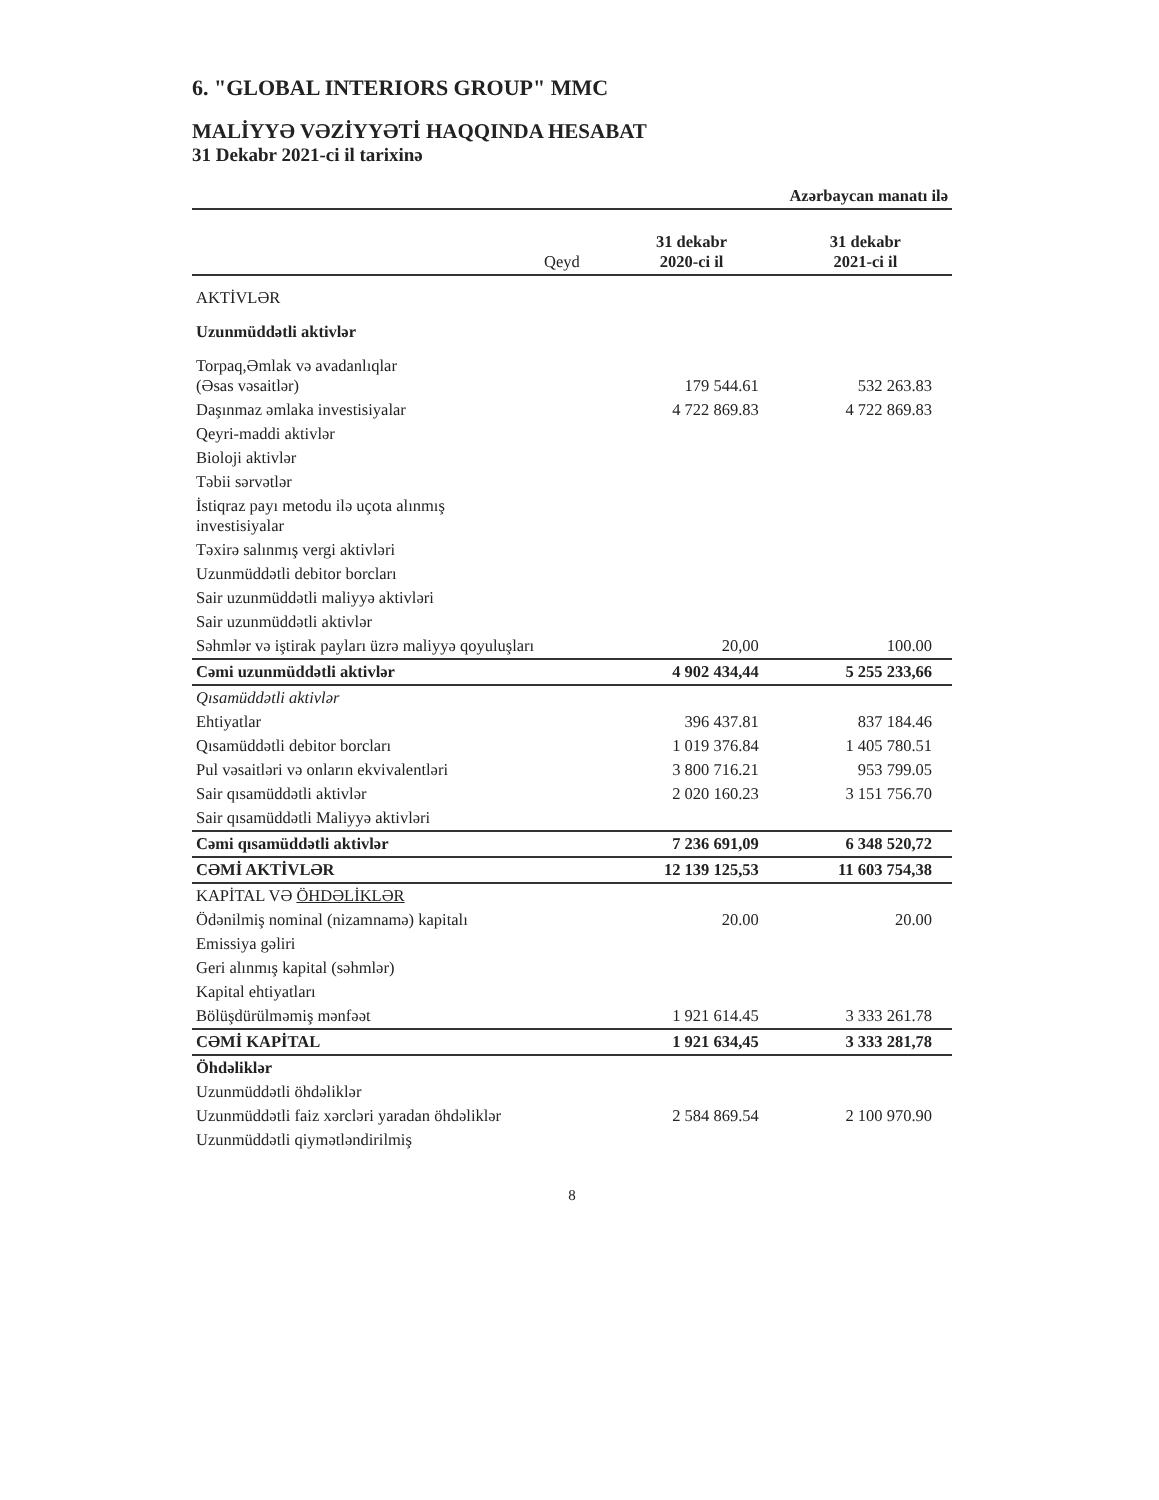6. "GLOBAL INTERIORS GROUP" MMC
MALİYYƏ VƏZİYYƏTİ HAQQINDA HESABAT
31 Dekabr 2021-ci il tarixinə
| | | Azərbaycan manatı ilə | |
| --- | --- | --- | --- |
| | Qeyd | 31 dekabr 2020-ci il | 31 dekabr 2021-ci il |
| AKTİVLƏR | | | |
| Uzunmüddətli aktivlər | | | |
| Torpaq,Əmlak və avadanlıqlar (Əsas vəsaitlər) | | 179 544.61 | 532 263.83 |
| Daşınmaz əmlaka investisiyalar | | 4 722 869.83 | 4 722 869.83 |
| Qeyri-maddi aktivlər | | | |
| Bioloji aktivlər | | | |
| Təbii sərvətlər | | | |
| İstiqraz payı metodu ilə uçota alınmış investisiyalar | | | |
| Təxirə salınmış vergi aktivləri | | | |
| Uzunmüddətli debitor borcları | | | |
| Sair uzunmüddətli maliyyə aktivləri | | | |
| Sair uzunmüddətli aktivlər | | | |
| Səhmlər və iştirak payları üzrə maliyyə qoyuluşları | | 20,00 | 100.00 |
| Cəmi uzunmüddətli aktivlər | | 4 902 434,44 | 5 255 233,66 |
| Qısamüddətli aktivlər | | | |
| Ehtiyatlar | | 396 437.81 | 837 184.46 |
| Qısamüddətli debitor borcları | | 1 019 376.84 | 1 405 780.51 |
| Pul vəsaitləri və onların ekvivalentləri | | 3 800 716.21 | 953 799.05 |
| Sair qısamüddətli aktivlər | | 2 020 160.23 | 3 151 756.70 |
| Sair qısamüddətli Maliyyə aktivləri | | | |
| Cəmi qısamüddətli aktivlər | | 7 236 691,09 | 6 348 520,72 |
| CƏMİ AKTİVLƏR | | 12 139 125,53 | 11 603 754,38 |
| KAPİTAL VƏ ÖHDƏLİKLƏR | | | |
| Ödənilmiş nominal (nizamnamə) kapitalı | | 20.00 | 20.00 |
| Emissiya gəliri | | | |
| Geri alınmış kapital (səhmlər) | | | |
| Kapital ehtiyatları | | | |
| Bölüşdürülməmiş mənfəət | | 1 921 614.45 | 3 333 261.78 |
| CƏMİ KAPİTAL | | 1 921 634,45 | 3 333 281,78 |
| Öhdəliklər | | | |
| Uzunmüddətli öhdəliklər | | | |
| Uzunmüddətli faiz xərcləri yaradan öhdəliklər | | 2 584 869.54 | 2 100 970.90 |
| Uzunmüddətli qiymətləndirilmiş | | | |
8